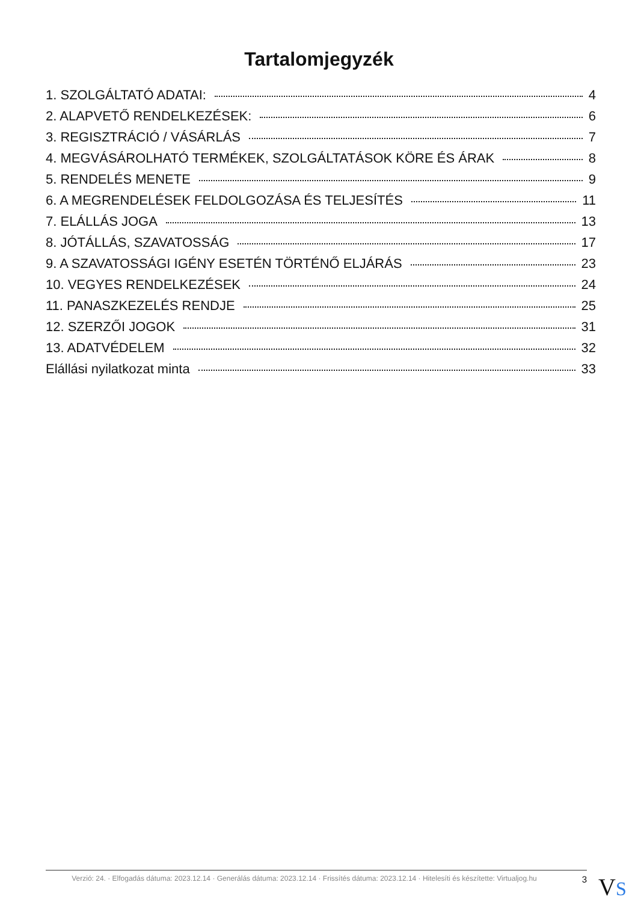Tartalomjegyzék
1. SZOLGÁLTATÓ ADATAI: 4
2. ALAPVETŐ RENDELKEZÉSEK: 6
3. REGISZTRÁCIÓ / VÁSÁRLÁS 7
4. MEGVÁSÁROLHATÓ TERMÉKEK, SZOLGÁLTATÁSOK KÖRE ÉS ÁRAK 8
5. RENDELÉS MENETE 9
6. A MEGRENDELÉSEK FELDOLGOZÁSA ÉS TELJESÍTÉS 11
7. ELÁLLÁS JOGA 13
8. JÓTÁLLÁS, SZAVATOSSÁG 17
9. A SZAVATOSSÁGI IGÉNY ESETÉN TÖRTÉNŐ ELJÁRÁS 23
10. VEGYES RENDELKEZÉSEK 24
11. PANASZKEZELÉS RENDJE 25
12. SZERZŐI JOGOK 31
13. ADATVÉDELEM 32
Elállási nyilatkozat minta 33
Verzió: 24. · Elfogadás dátuma: 2023.12.14 · Generálás dátuma: 2023.12.14 · Frissítés dátuma: 2023.12.14 · Hitelesíti és készítette: Virtualjog.hu
3
VS